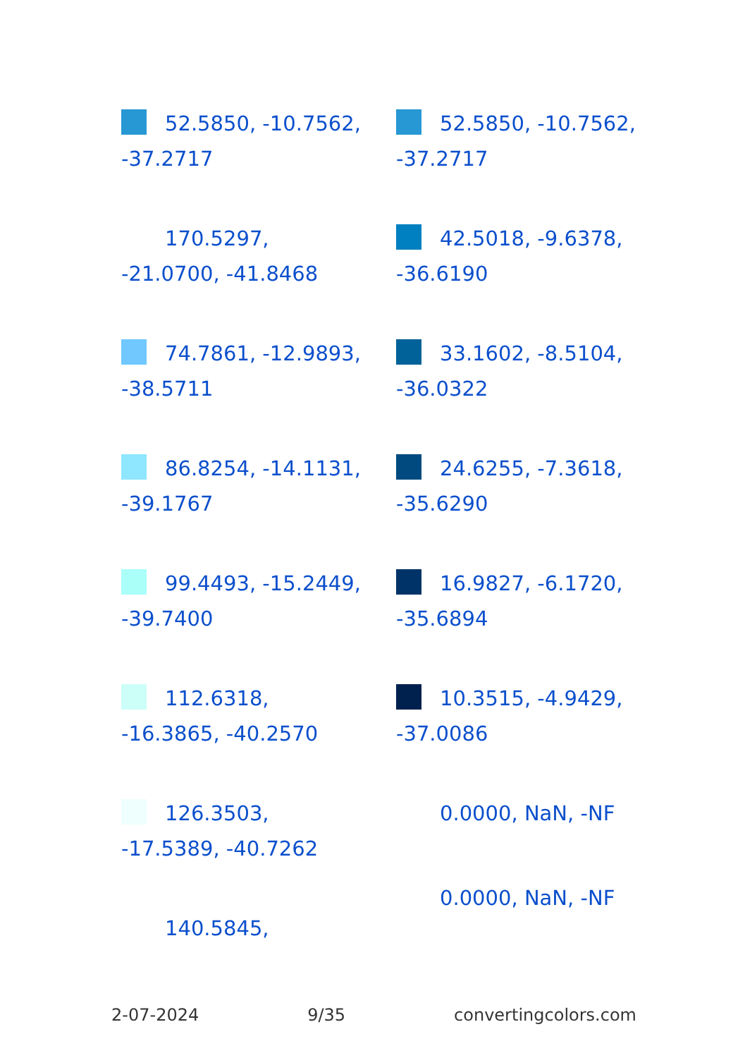52.5850, -10.7562, -37.2717
170.5297, -21.0700, -41.8468
74.7861, -12.9893, -38.5711
86.8254, -14.1131, -39.1767
99.4493, -15.2449, -39.7400
112.6318, -16.3865, -40.2570
126.3503, -17.5389, -40.7262
140.5845,
52.5850, -10.7562, -37.2717
42.5018, -9.6378, -36.6190
33.1602, -8.5104, -36.0322
24.6255, -7.3618, -35.6290
16.9827, -6.1720, -35.6894
10.3515, -4.9429, -37.0086
0.0000, NaN, -NF
0.0000, NaN, -NF
2-07-2024 9/35 convertingcolors.com